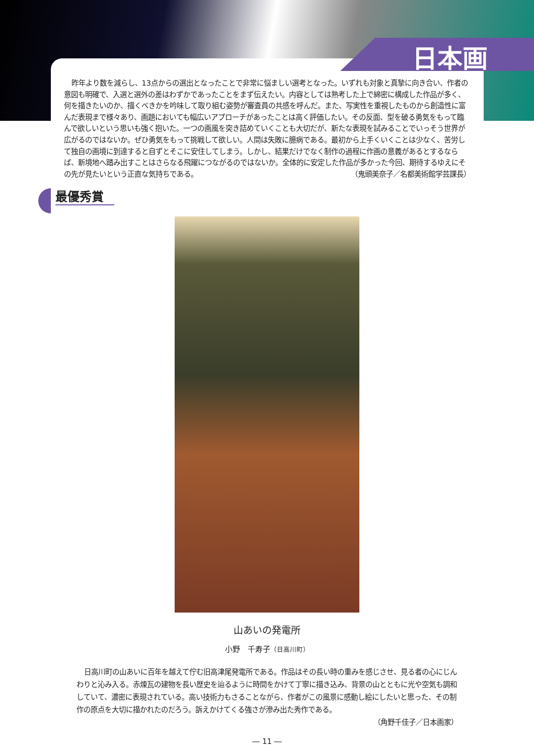日本画
昨年より数を減らし、13点からの選出となったことで非常に悩ましい選考となった。いずれも対象と真摯に向き合い、作者の意図も明確で、入選と選外の差はわずかであったことをまず伝えたい。内容としては熟考した上で綿密に構成した作品が多く、何を描きたいのか、描くべきかを吟味して取り組む姿勢が審査員の共感を呼んだ。また、写実性を重視したものから創造性に富んだ表現まで様々あり、画題においても幅広いアプローチがあったことは高く評価したい。その反面、型を破る勇気をもって臨んで欲しいという思いも強く抱いた。一つの画風を突き詰めていくことも大切だが、新たな表現を試みることでいっそう世界が広がるのではないか。ぜひ勇気をもって挑戦して欲しい。人間は失敗に臆病である。最初から上手くいくことは少なく、苦労して独自の画境に到達すると自ずとそこに安住してしまう。しかし、結果だけでなく制作の過程に作画の意義があるとするならば、新境地へ踏み出すことはさらなる飛躍につながるのではないか。全体的に安定した作品が多かった今回、期待するゆえにその先が見たいという正直な気持ちである。 （鬼頭美奈子／名都美術館学芸課長）
最優秀賞
山あいの発電所
小野　千寿子（日高川町）
日高川町の山あいに百年を越えて佇む旧高津尾発電所である。作品はその長い時の重みを感じさせ、見る者の心にじんわりと沁み入る。赤煉瓦の建物を長い歴史を辿るように時間をかけて丁寧に描き込み、背景の山とともに光や空気も調和していて、濃密に表現されている。高い技術力もさることながら、作者がこの風景に感動し絵にしたいと思った、その制作の原点を大切に描かれたのだろう。訴えかけてくる強さが滲み出た秀作である。
（角野千佳子／日本画家）
― 11 ―